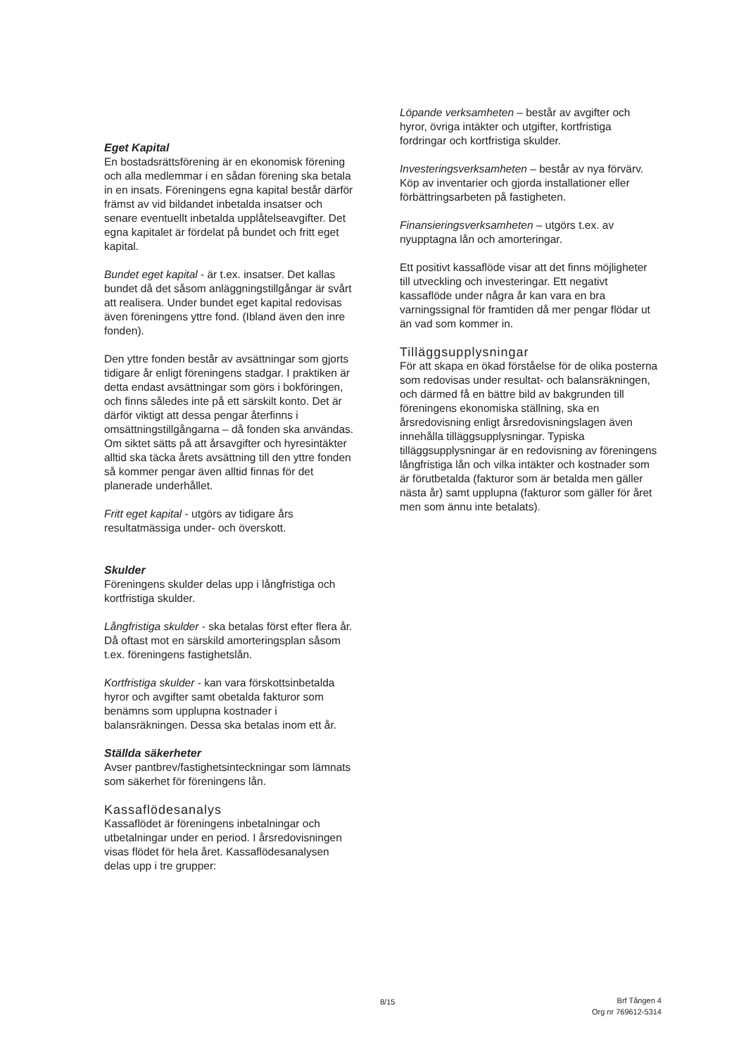Eget Kapital
En bostadsrättsförening är en ekonomisk förening och alla medlemmar i en sådan förening ska betala in en insats. Föreningens egna kapital består därför främst av vid bildandet inbetalda insatser och senare eventuellt inbetalda upplåtelseavgifter. Det egna kapitalet är fördelat på bundet och fritt eget kapital.
Bundet eget kapital - är t.ex. insatser. Det kallas bundet då det såsom anläggningstillgångar är svårt att realisera. Under bundet eget kapital redovisas även föreningens yttre fond. (Ibland även den inre fonden).
Den yttre fonden består av avsättningar som gjorts tidigare år enligt föreningens stadgar. I praktiken är detta endast avsättningar som görs i bokföringen, och finns således inte på ett särskilt konto. Det är därför viktigt att dessa pengar återfinns i omsättningstillgångarna – då fonden ska användas. Om siktet sätts på att årsavgifter och hyresintäkter alltid ska täcka årets avsättning till den yttre fonden så kommer pengar även alltid finnas för det planerade underhållet.
Fritt eget kapital - utgörs av tidigare års resultatmässiga under- och överskott.
Skulder
Föreningens skulder delas upp i långfristiga och kortfristiga skulder.
Långfristiga skulder - ska betalas först efter flera år. Då oftast mot en särskild amorteringsplan såsom t.ex. föreningens fastighetslån.
Kortfristiga skulder - kan vara förskottsinbetalda hyror och avgifter samt obetalda fakturor som benämns som upplupna kostnader i balansräkningen. Dessa ska betalas inom ett år.
Ställda säkerheter
Avser pantbrev/fastighetsinteckningar som lämnats som säkerhet för föreningens lån.
Kassaflödesanalys
Kassaflödet är föreningens inbetalningar och utbetalningar under en period. I årsredovisningen visas flödet för hela året. Kassaflödesanalysen delas upp i tre grupper:
Löpande verksamheten – består av avgifter och hyror, övriga intäkter och utgifter, kortfristiga fordringar och kortfristiga skulder.
Investeringsverksamheten – består av nya förvärv. Köp av inventarier och gjorda installationer eller förbättringsarbeten på fastigheten.
Finansieringsverksamheten – utgörs t.ex. av nyupptagna lån och amorteringar.
Ett positivt kassaflöde visar att det finns möjligheter till utveckling och investeringar. Ett negativt kassaflöde under några år kan vara en bra varningssignal för framtiden då mer pengar flödar ut än vad som kommer in.
Tilläggsupplysningar
För att skapa en ökad förståelse för de olika posterna som redovisas under resultat- och balansräkningen, och därmed få en bättre bild av bakgrunden till föreningens ekonomiska ställning, ska en årsredovisning enligt årsredovisningslagen även innehålla tilläggsupplysningar. Typiska tilläggsupplysningar är en redovisning av föreningens långfristiga lån och vilka intäkter och kostnader som är förutbetalda (fakturor som är betalda men gäller nästa år) samt upplupna (fakturor som gäller för året men som ännu inte betalats).
8/15
Brf Tången 4
Org nr 769612-5314